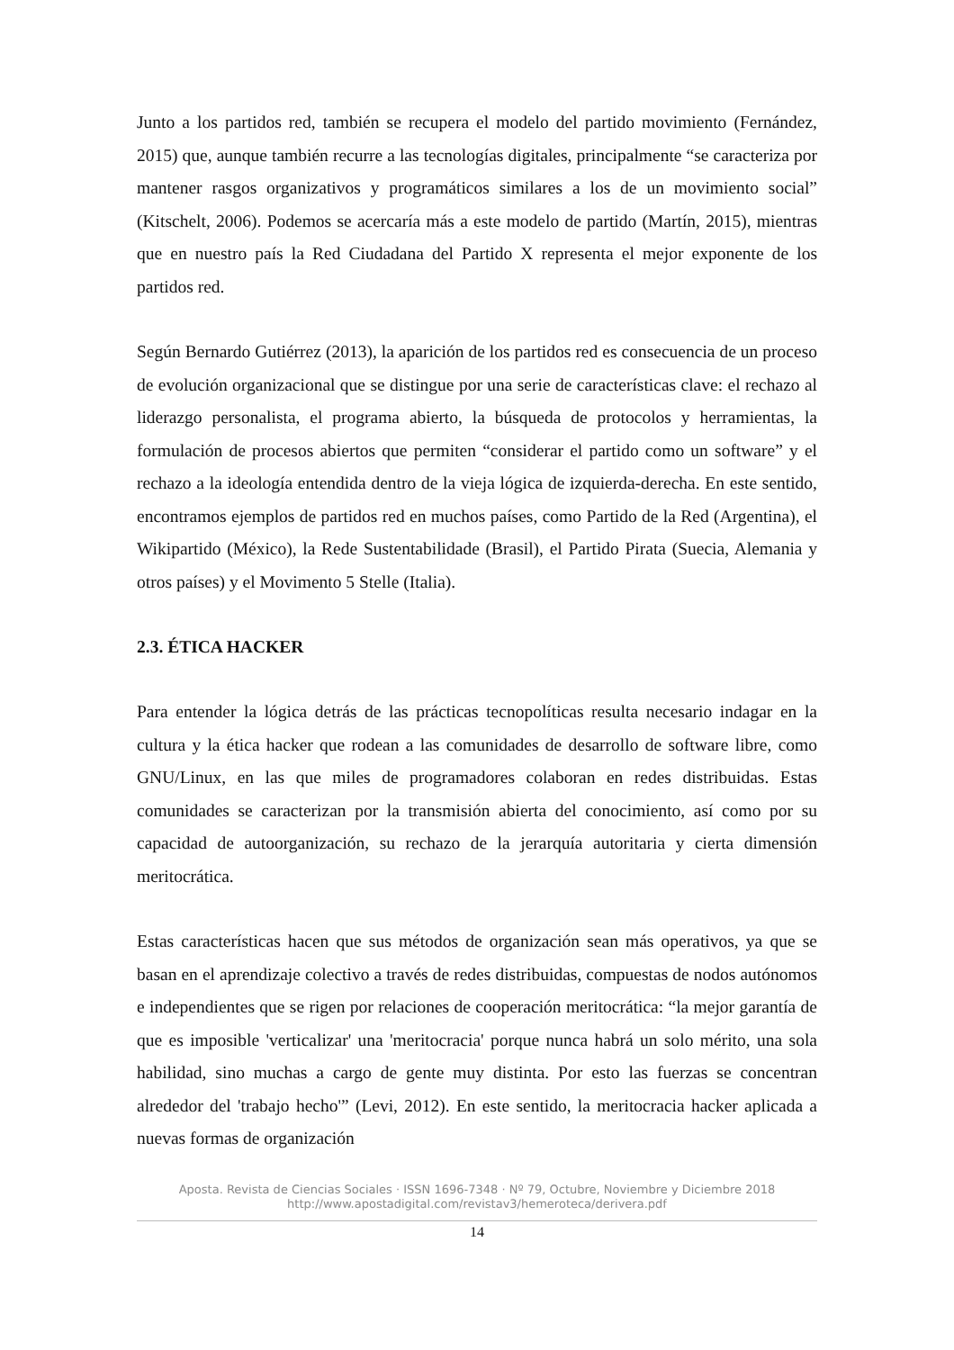Junto a los partidos red, también se recupera el modelo del partido movimiento (Fernández, 2015) que, aunque también recurre a las tecnologías digitales, principalmente “se caracteriza por mantener rasgos organizativos y programáticos similares a los de un movimiento social” (Kitschelt, 2006). Podemos se acercaría más a este modelo de partido (Martín, 2015), mientras que en nuestro país la Red Ciudadana del Partido X representa el mejor exponente de los partidos red.
Según Bernardo Gutiérrez (2013), la aparición de los partidos red es consecuencia de un proceso de evolución organizacional que se distingue por una serie de características clave: el rechazo al liderazgo personalista, el programa abierto, la búsqueda de protocolos y herramientas, la formulación de procesos abiertos que permiten “considerar el partido como un software” y el rechazo a la ideología entendida dentro de la vieja lógica de izquierda-derecha. En este sentido, encontramos ejemplos de partidos red en muchos países, como Partido de la Red (Argentina), el Wikipartido (México), la Rede Sustentabilidade (Brasil), el Partido Pirata (Suecia, Alemania y otros países) y el Movimento 5 Stelle (Italia).
2.3. ÉTICA HACKER
Para entender la lógica detrás de las prácticas tecnopolíticas resulta necesario indagar en la cultura y la ética hacker que rodean a las comunidades de desarrollo de software libre, como GNU/Linux, en las que miles de programadores colaboran en redes distribuidas. Estas comunidades se caracterizan por la transmisión abierta del conocimiento, así como por su capacidad de autoorganización, su rechazo de la jerarquía autoritaria y cierta dimensión meritocrática.
Estas características hacen que sus métodos de organización sean más operativos, ya que se basan en el aprendizaje colectivo a través de redes distribuidas, compuestas de nodos autónomos e independientes que se rigen por relaciones de cooperación meritocrática: “la mejor garantía de que es imposible 'verticalizar' una 'meritocracia' porque nunca habrá un solo mérito, una sola habilidad, sino muchas a cargo de gente muy distinta. Por esto las fuerzas se concentran alrededor del 'trabajo hecho'” (Levi, 2012). En este sentido, la meritocracia hacker aplicada a nuevas formas de organización
Aposta. Revista de Ciencias Sociales · ISSN 1696-7348 · Nº 79, Octubre, Noviembre y Diciembre 2018
http://www.apostadigital.com/revistav3/hemeroteca/derivera.pdf
14